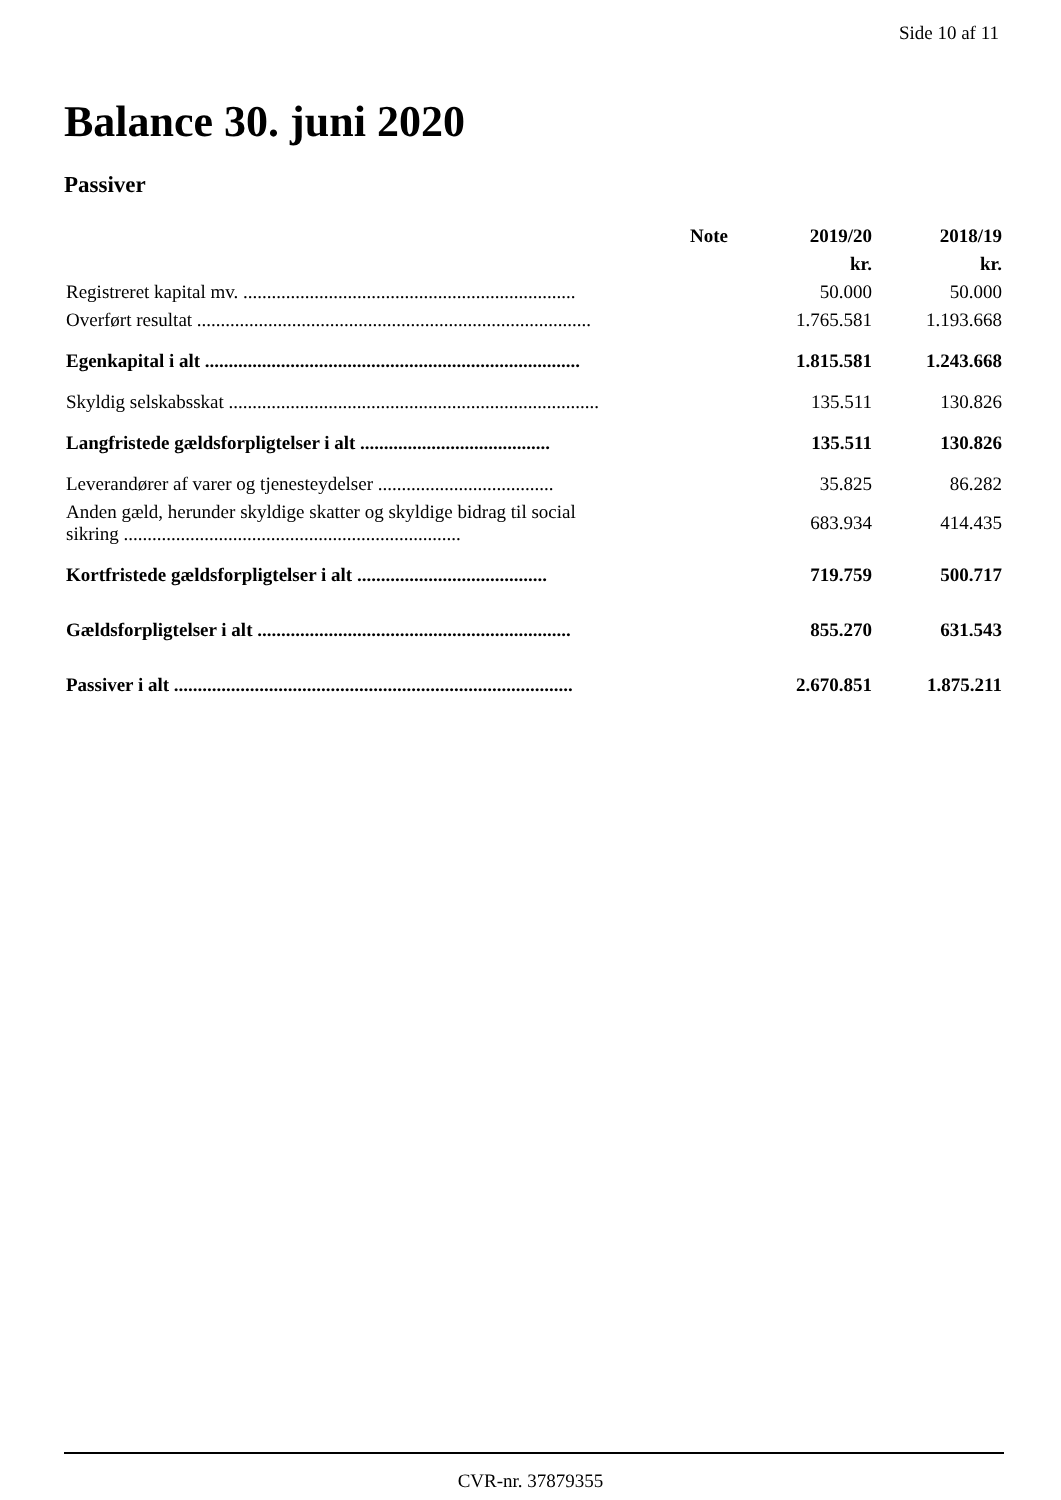Side 10 af 11
Balance 30. juni 2020
Passiver
| | Note | 2019/20 | 2018/19 |
| --- | --- | --- | --- |
| | | kr. | kr. |
| Registreret kapital mv. ...................................................................... | | 50.000 | 50.000 |
| Overført resultat ................................................................................... | | 1.765.581 | 1.193.668 |
| Egenkapital i alt ............................................................................... | | 1.815.581 | 1.243.668 |
| Skyldig selskabsskat .............................................................................. | | 135.511 | 130.826 |
| Langfristede gældsforpligtelser i alt ........................................ | | 135.511 | 130.826 |
| Leverandører af varer og tjenesteydelser ..................................... | | 35.825 | 86.282 |
| Anden gæld, herunder skyldige skatter og skyldige bidrag til social sikring ....................................................................... | | 683.934 | 414.435 |
| Kortfristede gældsforpligtelser i alt ........................................ | | 719.759 | 500.717 |
| Gældsforpligtelser i alt .................................................................. | | 855.270 | 631.543 |
| Passiver i alt .................................................................................... | | 2.670.851 | 1.875.211 |
CVR-nr. 37879355